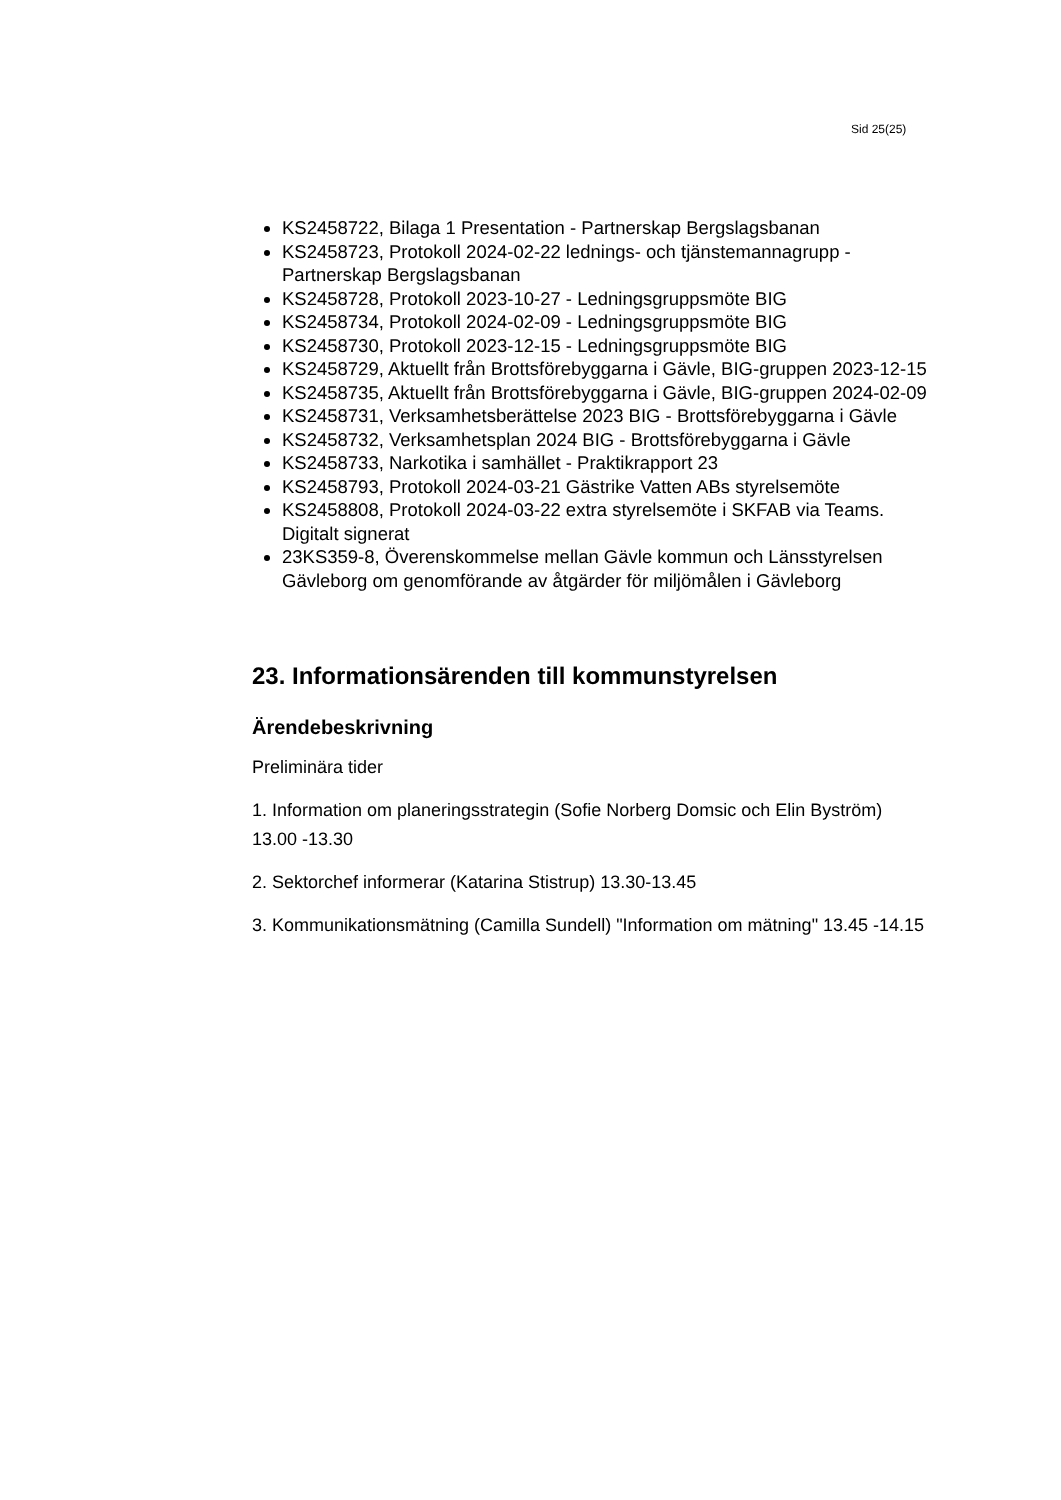Sid 25(25)
KS2458722, Bilaga 1 Presentation - Partnerskap Bergslagsbanan
KS2458723, Protokoll 2024-02-22 lednings- och tjänstemannagrupp - Partnerskap Bergslagsbanan
KS2458728, Protokoll 2023-10-27 - Ledningsgruppsmöte BIG
KS2458734, Protokoll 2024-02-09 - Ledningsgruppsmöte BIG
KS2458730, Protokoll 2023-12-15 - Ledningsgruppsmöte BIG
KS2458729, Aktuellt från Brottsförebyggarna i Gävle, BIG-gruppen 2023-12-15
KS2458735, Aktuellt från Brottsförebyggarna i Gävle, BIG-gruppen 2024-02-09
KS2458731, Verksamhetsberättelse 2023 BIG - Brottsförebyggarna i Gävle
KS2458732, Verksamhetsplan 2024 BIG - Brottsförebyggarna i Gävle
KS2458733, Narkotika i samhället - Praktikrapport 23
KS2458793, Protokoll 2024-03-21 Gästrike Vatten ABs styrelsemöte
KS2458808, Protokoll 2024-03-22 extra styrelsemöte i SKFAB via Teams. Digitalt signerat
23KS359-8, Överenskommelse mellan Gävle kommun och Länsstyrelsen Gävleborg om genomförande av åtgärder för miljömålen i Gävleborg
23. Informationsärenden till kommunstyrelsen
Ärendebeskrivning
Preliminära tider
1. Information om planeringsstrategin (Sofie Norberg Domsic och Elin Byström) 13.00 -13.30
2. Sektorchef informerar (Katarina Stistrup) 13.30-13.45
3. Kommunikationsmätning (Camilla Sundell) "Information om mätning" 13.45 -14.15